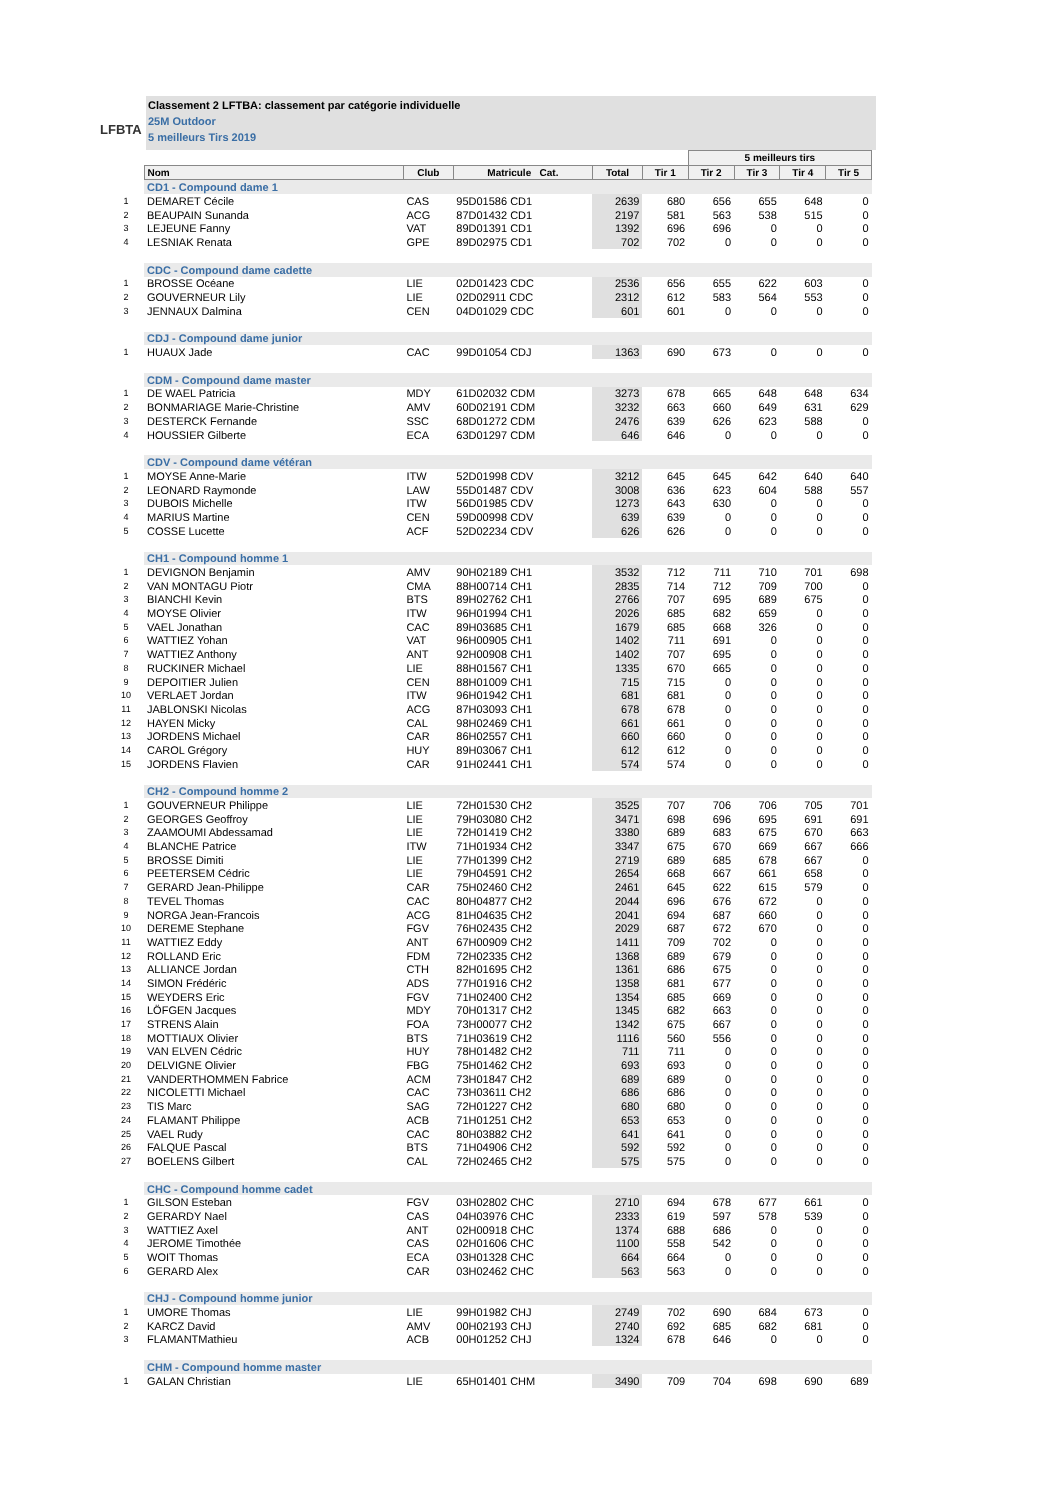LFBTA
Classement 2 LFTBA: classement par catégorie individuelle
25M Outdoor
5 meilleurs Tirs 2019
| | | | | | | 5 meilleurs tirs | | | |
| | Nom | Club | Matricule Cat. | Total | Tir 1 | Tir 2 | Tir 3 | Tir 4 | Tir 5 |
| | CD1 - Compound dame 1 | | | | | | | | |
| 1 | DEMARET Cécile | CAS | 95D01586 CD1 | 2639 | 680 | 656 | 655 | 648 | 0 |
| 2 | BEAUPAIN Sunanda | ACG | 87D01432 CD1 | 2197 | 581 | 563 | 538 | 515 | 0 |
| 3 | LEJEUNE Fanny | VAT | 89D01391 CD1 | 1392 | 696 | 696 | 0 | 0 | 0 |
| 4 | LESNIAK Renata | GPE | 89D02975 CD1 | 702 | 702 | 0 | 0 | 0 | 0 |
| | CDC - Compound dame cadette | | | | | | | | |
| 1 | BROSSE Océane | LIE | 02D01423 CDC | 2536 | 656 | 655 | 622 | 603 | 0 |
| 2 | GOUVERNEUR Lily | LIE | 02D02911 CDC | 2312 | 612 | 583 | 564 | 553 | 0 |
| 3 | JENNAUX Dalmina | CEN | 04D01029 CDC | 601 | 601 | 0 | 0 | 0 | 0 |
| | CDJ - Compound dame junior | | | | | | | | |
| 1 | HUAUX Jade | CAC | 99D01054 CDJ | 1363 | 690 | 673 | 0 | 0 | 0 |
| | CDM - Compound dame master | | | | | | | | |
| 1 | DE WAEL Patricia | MDY | 61D02032 CDM | 3273 | 678 | 665 | 648 | 648 | 634 |
| 2 | BONMARIAGE Marie-Christine | AMV | 60D02191 CDM | 3232 | 663 | 660 | 649 | 631 | 629 |
| 3 | DESTERCK Fernande | SSC | 68D01272 CDM | 2476 | 639 | 626 | 623 | 588 | 0 |
| 4 | HOUSSIER Gilberte | ECA | 63D01297 CDM | 646 | 646 | 0 | 0 | 0 | 0 |
| | CDV - Compound dame vétéran | | | | | | | | |
| 1 | MOYSE Anne-Marie | ITW | 52D01998 CDV | 3212 | 645 | 645 | 642 | 640 | 640 |
| 2 | LEONARD Raymonde | LAW | 55D01487 CDV | 3008 | 636 | 623 | 604 | 588 | 557 |
| 3 | DUBOIS Michelle | ITW | 56D01985 CDV | 1273 | 643 | 630 | 0 | 0 | 0 |
| 4 | MARIUS Martine | CEN | 59D00998 CDV | 639 | 639 | 0 | 0 | 0 | 0 |
| 5 | COSSE Lucette | ACF | 52D02234 CDV | 626 | 626 | 0 | 0 | 0 | 0 |
| | CH1 - Compound homme 1 | | | | | | | | |
| 1 | DEVIGNON Benjamin | AMV | 90H02189 CH1 | 3532 | 712 | 711 | 710 | 701 | 698 |
| 2 | VAN MONTAGU Piotr | CMA | 88H00714 CH1 | 2835 | 714 | 712 | 709 | 700 | 0 |
| 3 | BIANCHI Kevin | BTS | 89H02762 CH1 | 2766 | 707 | 695 | 689 | 675 | 0 |
| 4 | MOYSE Olivier | ITW | 96H01994 CH1 | 2026 | 685 | 682 | 659 | 0 | 0 |
| 5 | VAEL Jonathan | CAC | 89H03685 CH1 | 1679 | 685 | 668 | 326 | 0 | 0 |
| 6 | WATTIEZ Yohan | VAT | 96H00905 CH1 | 1402 | 711 | 691 | 0 | 0 | 0 |
| 7 | WATTIEZ Anthony | ANT | 92H00908 CH1 | 1402 | 707 | 695 | 0 | 0 | 0 |
| 8 | RUCKINER Michael | LIE | 88H01567 CH1 | 1335 | 670 | 665 | 0 | 0 | 0 |
| 9 | DEPOITIER Julien | CEN | 88H01009 CH1 | 715 | 715 | 0 | 0 | 0 | 0 |
| 10 | VERLAET Jordan | ITW | 96H01942 CH1 | 681 | 681 | 0 | 0 | 0 | 0 |
| 11 | JABLONSKI Nicolas | ACG | 87H03093 CH1 | 678 | 678 | 0 | 0 | 0 | 0 |
| 12 | HAYEN Micky | CAL | 98H02469 CH1 | 661 | 661 | 0 | 0 | 0 | 0 |
| 13 | JORDENS Michael | CAR | 86H02557 CH1 | 660 | 660 | 0 | 0 | 0 | 0 |
| 14 | CAROL Grégory | HUY | 89H03067 CH1 | 612 | 612 | 0 | 0 | 0 | 0 |
| 15 | JORDENS Flavien | CAR | 91H02441 CH1 | 574 | 574 | 0 | 0 | 0 | 0 |
| | CH2 - Compound homme 2 | | | | | | | | |
| 1 | GOUVERNEUR Philippe | LIE | 72H01530 CH2 | 3525 | 707 | 706 | 706 | 705 | 701 |
| 2 | GEORGES Geoffroy | LIE | 79H03080 CH2 | 3471 | 698 | 696 | 695 | 691 | 691 |
| 3 | ZAAMOUMI Abdessamad | LIE | 72H01419 CH2 | 3380 | 689 | 683 | 675 | 670 | 663 |
| 4 | BLANCHE Patrice | ITW | 71H01934 CH2 | 3347 | 675 | 670 | 669 | 667 | 666 |
| 5 | BROSSE Dimiti | LIE | 77H01399 CH2 | 2719 | 689 | 685 | 678 | 667 | 0 |
| 6 | PEETERSEM Cédric | LIE | 79H04591 CH2 | 2654 | 668 | 667 | 661 | 658 | 0 |
| 7 | GERARD Jean-Philippe | CAR | 75H02460 CH2 | 2461 | 645 | 622 | 615 | 579 | 0 |
| 8 | TEVEL Thomas | CAC | 80H04877 CH2 | 2044 | 696 | 676 | 672 | 0 | 0 |
| 9 | NORGA Jean-Francois | ACG | 81H04635 CH2 | 2041 | 694 | 687 | 660 | 0 | 0 |
| 10 | DEREME Stephane | FGV | 76H02435 CH2 | 2029 | 687 | 672 | 670 | 0 | 0 |
| 11 | WATTIEZ Eddy | ANT | 67H00909 CH2 | 1411 | 709 | 702 | 0 | 0 | 0 |
| 12 | ROLLAND Eric | FDM | 72H02335 CH2 | 1368 | 689 | 679 | 0 | 0 | 0 |
| 13 | ALLIANCE Jordan | CTH | 82H01695 CH2 | 1361 | 686 | 675 | 0 | 0 | 0 |
| 14 | SIMON Frédéric | ADS | 77H01916 CH2 | 1358 | 681 | 677 | 0 | 0 | 0 |
| 15 | WEYDERS Eric | FGV | 71H02400 CH2 | 1354 | 685 | 669 | 0 | 0 | 0 |
| 16 | LÖFGEN Jacques | MDY | 70H01317 CH2 | 1345 | 682 | 663 | 0 | 0 | 0 |
| 17 | STRENS Alain | FOA | 73H00077 CH2 | 1342 | 675 | 667 | 0 | 0 | 0 |
| 18 | MOTTIAUX Olivier | BTS | 71H03619 CH2 | 1116 | 560 | 556 | 0 | 0 | 0 |
| 19 | VAN ELVEN Cédric | HUY | 78H01482 CH2 | 711 | 711 | 0 | 0 | 0 | 0 |
| 20 | DELVIGNE Olivier | FBG | 75H01462 CH2 | 693 | 693 | 0 | 0 | 0 | 0 |
| 21 | VANDERTHOMMEN Fabrice | ACM | 73H01847 CH2 | 689 | 689 | 0 | 0 | 0 | 0 |
| 22 | NICOLETTI Michael | CAC | 73H03611 CH2 | 686 | 686 | 0 | 0 | 0 | 0 |
| 23 | TIS Marc | SAG | 72H01227 CH2 | 680 | 680 | 0 | 0 | 0 | 0 |
| 24 | FLAMANT Philippe | ACB | 71H01251 CH2 | 653 | 653 | 0 | 0 | 0 | 0 |
| 25 | VAEL Rudy | CAC | 80H03882 CH2 | 641 | 641 | 0 | 0 | 0 | 0 |
| 26 | FALQUE Pascal | BTS | 71H04906 CH2 | 592 | 592 | 0 | 0 | 0 | 0 |
| 27 | BOELENS Gilbert | CAL | 72H02465 CH2 | 575 | 575 | 0 | 0 | 0 | 0 |
| | CHC - Compound homme cadet | | | | | | | | |
| 1 | GILSON Esteban | FGV | 03H02802 CHC | 2710 | 694 | 678 | 677 | 661 | 0 |
| 2 | GERARDY Nael | CAS | 04H03976 CHC | 2333 | 619 | 597 | 578 | 539 | 0 |
| 3 | WATTIEZ Axel | ANT | 02H00918 CHC | 1374 | 688 | 686 | 0 | 0 | 0 |
| 4 | JEROME Timothée | CAS | 02H01606 CHC | 1100 | 558 | 542 | 0 | 0 | 0 |
| 5 | WOIT Thomas | ECA | 03H01328 CHC | 664 | 664 | 0 | 0 | 0 | 0 |
| 6 | GERARD Alex | CAR | 03H02462 CHC | 563 | 563 | 0 | 0 | 0 | 0 |
| | CHJ - Compound homme junior | | | | | | | | |
| 1 | UMORE Thomas | LIE | 99H01982 CHJ | 2749 | 702 | 690 | 684 | 673 | 0 |
| 2 | KARCZ David | AMV | 00H02193 CHJ | 2740 | 692 | 685 | 682 | 681 | 0 |
| 3 | FLAMANTMathieu | ACB | 00H01252 CHJ | 1324 | 678 | 646 | 0 | 0 | 0 |
| | CHM - Compound homme master | | | | | | | | |
| 1 | GALAN Christian | LIE | 65H01401 CHM | 3490 | 709 | 704 | 698 | 690 | 689 |